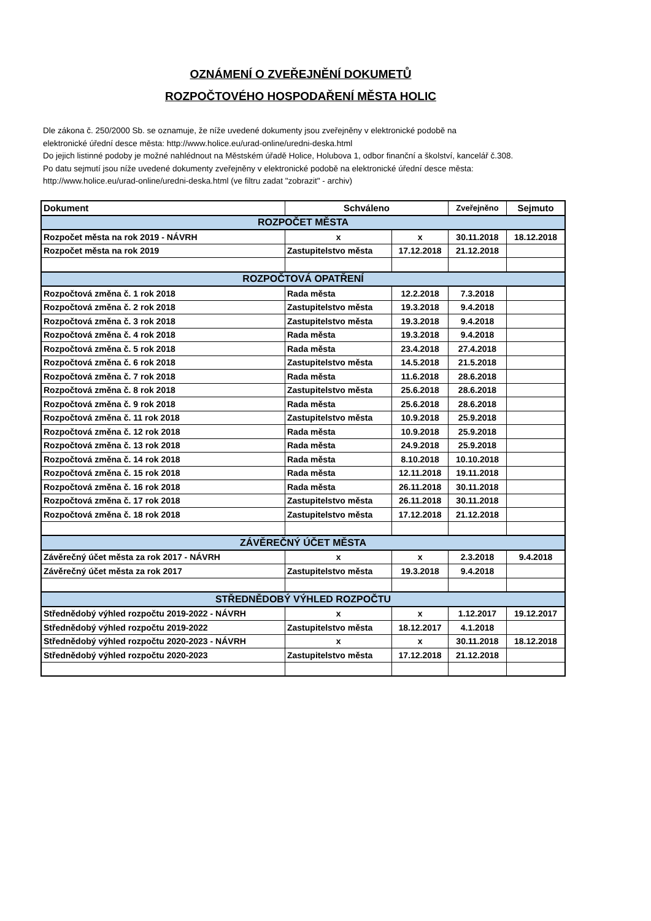OZNÁMENÍ O ZVEŘEJNĚNÍ DOKUMETŮ
ROZPOČTOVÉHO HOSPODAŘENÍ MĚSTA HOLIC
Dle zákona č. 250/2000 Sb. se oznamuje, že níže uvedené dokumenty jsou zveřejněny v elektronické podobě na
elektronické úřední desce města: http://www.holice.eu/urad-online/uredni-deska.html
Do jejich listinné podoby je možné nahlédnout na Městském úřadě Holice, Holubova 1, odbor finanční a školství, kancelář č.308.
Po datu sejmutí jsou níže uvedené dokumenty zveřejněny v elektronické podobě na elektronické úřední desce města:
http://www.holice.eu/urad-online/uredni-deska.html (ve filtru zadat "zobrazit" - archiv)
| Dokument | Schváleno | | Zveřejněno | Sejmuto |
| --- | --- | --- | --- | --- |
| ROZPOČET MĚSTA | | | | |
| Rozpočet města na rok 2019 - NÁVRH | x | x | 30.11.2018 | 18.12.2018 |
| Rozpočet města na rok 2019 | Zastupitelstvo města | 17.12.2018 | 21.12.2018 | |
| ROZPOČTOVÁ OPATŘENÍ | | | | |
| Rozpočtová změna č. 1 rok 2018 | Rada města | 12.2.2018 | 7.3.2018 | |
| Rozpočtová změna č. 2 rok 2018 | Zastupitelstvo města | 19.3.2018 | 9.4.2018 | |
| Rozpočtová změna č. 3 rok 2018 | Zastupitelstvo města | 19.3.2018 | 9.4.2018 | |
| Rozpočtová změna č. 4 rok 2018 | Rada města | 19.3.2018 | 9.4.2018 | |
| Rozpočtová změna č. 5 rok 2018 | Rada města | 23.4.2018 | 27.4.2018 | |
| Rozpočtová změna č. 6 rok 2018 | Zastupitelstvo města | 14.5.2018 | 21.5.2018 | |
| Rozpočtová změna č. 7 rok 2018 | Rada města | 11.6.2018 | 28.6.2018 | |
| Rozpočtová změna č. 8 rok 2018 | Zastupitelstvo města | 25.6.2018 | 28.6.2018 | |
| Rozpočtová změna č. 9 rok 2018 | Rada města | 25.6.2018 | 28.6.2018 | |
| Rozpočtová změna č. 11 rok 2018 | Zastupitelstvo města | 10.9.2018 | 25.9.2018 | |
| Rozpočtová změna č. 12 rok 2018 | Rada města | 10.9.2018 | 25.9.2018 | |
| Rozpočtová změna č. 13 rok 2018 | Rada města | 24.9.2018 | 25.9.2018 | |
| Rozpočtová změna č. 14 rok 2018 | Rada města | 8.10.2018 | 10.10.2018 | |
| Rozpočtová změna č. 15 rok 2018 | Rada města | 12.11.2018 | 19.11.2018 | |
| Rozpočtová změna č. 16 rok 2018 | Rada města | 26.11.2018 | 30.11.2018 | |
| Rozpočtová změna č. 17 rok 2018 | Zastupitelstvo města | 26.11.2018 | 30.11.2018 | |
| Rozpočtová změna č. 18 rok 2018 | Zastupitelstvo města | 17.12.2018 | 21.12.2018 | |
| ZÁVĚREČNÝ ÚČET MĚSTA | | | | |
| Závěrečný účet města za rok 2017 - NÁVRH | x | x | 2.3.2018 | 9.4.2018 |
| Závěrečný účet města za rok 2017 | Zastupitelstvo města | 19.3.2018 | 9.4.2018 | |
| STŘEDNĚDOBÝ VÝHLED ROZPOČTU | | | | |
| Střednědobý výhled rozpočtu 2019-2022 - NÁVRH | x | x | 1.12.2017 | 19.12.2017 |
| Střednědobý výhled rozpočtu 2019-2022 | Zastupitelstvo města | 18.12.2017 | 4.1.2018 | |
| Střednědobý výhled rozpočtu 2020-2023 - NÁVRH | x | x | 30.11.2018 | 18.12.2018 |
| Střednědobý výhled rozpočtu 2020-2023 | Zastupitelstvo města | 17.12.2018 | 21.12.2018 | |